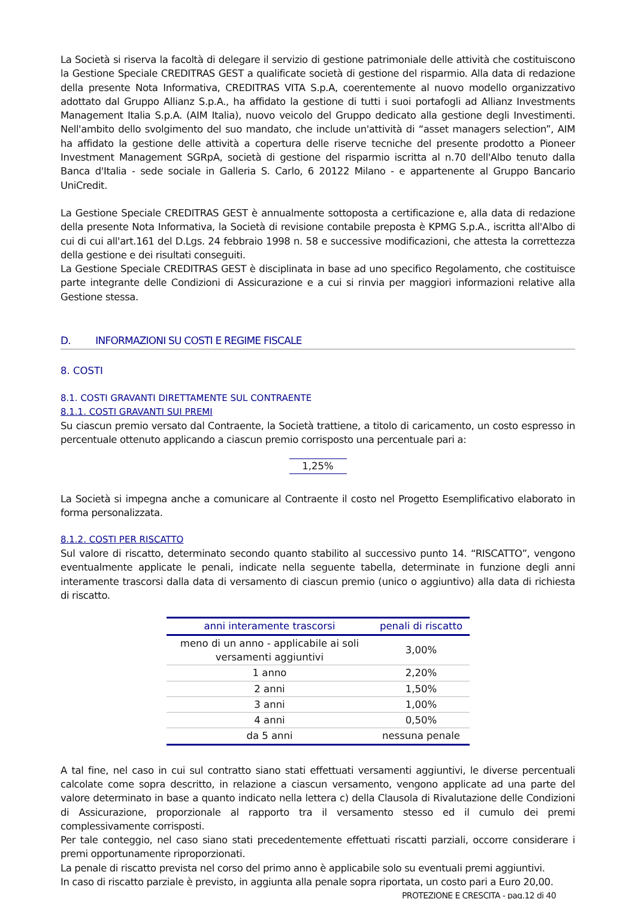La Società si riserva la facoltà di delegare il servizio di gestione patrimoniale delle attività che costituiscono la Gestione Speciale CREDITRAS GEST a qualificate società di gestione del risparmio. Alla data di redazione della presente Nota Informativa, CREDITRAS VITA S.p.A, coerentemente al nuovo modello organizzativo adottato dal Gruppo Allianz S.p.A., ha affidato la gestione di tutti i suoi portafogli ad Allianz Investments Management Italia S.p.A. (AIM Italia), nuovo veicolo del Gruppo dedicato alla gestione degli Investimenti. Nell'ambito dello svolgimento del suo mandato, che include un'attività di “asset managers selection”, AIM ha affidato la gestione delle attività a copertura delle riserve tecniche del presente prodotto a Pioneer Investment Management SGRpA, società di gestione del risparmio iscritta al n.70 dell'Albo tenuto dalla Banca d'Italia - sede sociale in Galleria S. Carlo, 6 20122 Milano - e appartenente al Gruppo Bancario UniCredit.
La Gestione Speciale CREDITRAS GEST è annualmente sottoposta a certificazione e, alla data di redazione della presente Nota Informativa, la Società di revisione contabile preposta è KPMG S.p.A., iscritta all'Albo di cui di cui all'art.161 del D.Lgs. 24 febbraio 1998 n. 58 e successive modificazioni, che attesta la correttezza della gestione e dei risultati conseguiti.
La Gestione Speciale CREDITRAS GEST è disciplinata in base ad uno specifico Regolamento, che costituisce parte integrante delle Condizioni di Assicurazione e a cui si rinvia per maggiori informazioni relative alla Gestione stessa.
D. INFORMAZIONI SU COSTI E REGIME FISCALE
8. COSTI
8.1. COSTI GRAVANTI DIRETTAMENTE SUL CONTRAENTE
8.1.1. COSTI GRAVANTI SUI PREMI
Su ciascun premio versato dal Contraente, la Società trattiene, a titolo di caricamento, un costo espresso in percentuale ottenuto applicando a ciascun premio corrisposto una percentuale pari a:
1,25%
La Società si impegna anche a comunicare al Contraente il costo nel Progetto Esemplificativo elaborato in forma personalizzata.
8.1.2. COSTI PER RISCATTO
Sul valore di riscatto, determinato secondo quanto stabilito al successivo punto 14. “RISCATTO”, vengono eventualmente applicate le penali, indicate nella seguente tabella, determinate in funzione degli anni interamente trascorsi dalla data di versamento di ciascun premio (unico o aggiuntivo) alla data di richiesta di riscatto.
| anni interamente trascorsi | penali di riscatto |
| --- | --- |
| meno di un anno - applicabile ai soli versamenti aggiuntivi | 3,00% |
| 1 anno | 2,20% |
| 2 anni | 1,50% |
| 3 anni | 1,00% |
| 4 anni | 0,50% |
| da 5 anni | nessuna penale |
A tal fine, nel caso in cui sul contratto siano stati effettuati versamenti aggiuntivi, le diverse percentuali calcolate come sopra descritto, in relazione a ciascun versamento, vengono applicate ad una parte del valore determinato in base a quanto indicato nella lettera c) della Clausola di Rivalutazione delle Condizioni di Assicurazione, proporzionale al rapporto tra il versamento stesso ed il cumulo dei premi complessivamente corrisposti.
Per tale conteggio, nel caso siano stati precedentemente effettuati riscatti parziali, occorre considerare i premi opportunamente riproporzionati.
La penale di riscatto prevista nel corso del primo anno è applicabile solo su eventuali premi aggiuntivi.
In caso di riscatto parziale è previsto, in aggiunta alla penale sopra riportata, un costo pari a Euro 20,00.
PROTEZIONE E CRESCITA - pag.12 di 40